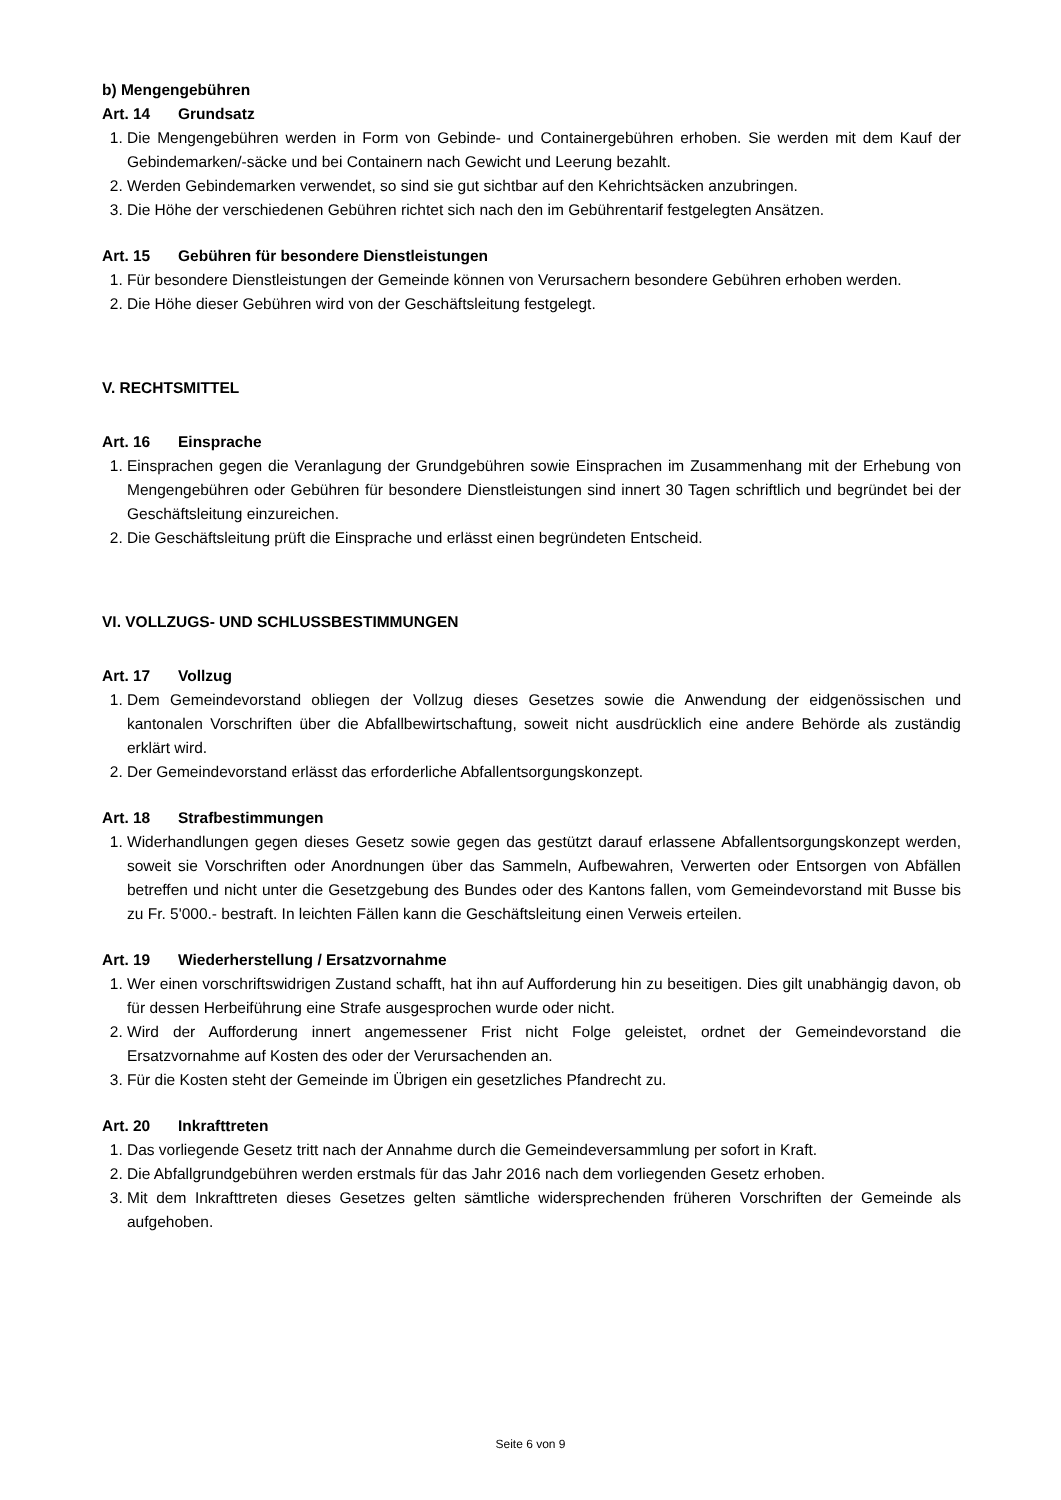b) Mengengebühren
Art. 14 Grundsatz
1. Die Mengengebühren werden in Form von Gebinde- und Containergebühren erhoben. Sie werden mit dem Kauf der Gebindemarken/-säcke und bei Containern nach Gewicht und Leerung bezahlt.
2. Werden Gebindemarken verwendet, so sind sie gut sichtbar auf den Kehrichtsäcken anzubringen.
3. Die Höhe der verschiedenen Gebühren richtet sich nach den im Gebührentarif festgelegten Ansätzen.
Art. 15 Gebühren für besondere Dienstleistungen
1. Für besondere Dienstleistungen der Gemeinde können von Verursachern besondere Gebühren erhoben werden.
2. Die Höhe dieser Gebühren wird von der Geschäftsleitung festgelegt.
V. RECHTSMITTEL
Art. 16 Einsprache
1. Einsprachen gegen die Veranlagung der Grundgebühren sowie Einsprachen im Zusammenhang mit der Erhebung von Mengengebühren oder Gebühren für besondere Dienstleistungen sind innert 30 Tagen schriftlich und begründet bei der Geschäftsleitung einzureichen.
2. Die Geschäftsleitung prüft die Einsprache und erlässt einen begründeten Entscheid.
VI. VOLLZUGS- UND SCHLUSSBESTIMMUNGEN
Art. 17 Vollzug
1. Dem Gemeindevorstand obliegen der Vollzug dieses Gesetzes sowie die Anwendung der eidgenössischen und kantonalen Vorschriften über die Abfallbewirtschaftung, soweit nicht ausdrücklich eine andere Behörde als zuständig erklärt wird.
2. Der Gemeindevorstand erlässt das erforderliche Abfallentsorgungskonzept.
Art. 18 Strafbestimmungen
1. Widerhandlungen gegen dieses Gesetz sowie gegen das gestützt darauf erlassene Abfallentsorgungskonzept werden, soweit sie Vorschriften oder Anordnungen über das Sammeln, Aufbewahren, Verwerten oder Entsorgen von Abfällen betreffen und nicht unter die Gesetzgebung des Bundes oder des Kantons fallen, vom Gemeindevorstand mit Busse bis zu Fr. 5'000.- bestraft. In leichten Fällen kann die Geschäftsleitung einen Verweis erteilen.
Art. 19 Wiederherstellung / Ersatzvornahme
1. Wer einen vorschriftswidrigen Zustand schafft, hat ihn auf Aufforderung hin zu beseitigen. Dies gilt unabhängig davon, ob für dessen Herbeiführung eine Strafe ausgesprochen wurde oder nicht.
2. Wird der Aufforderung innert angemessener Frist nicht Folge geleistet, ordnet der Gemeindevorstand die Ersatzvornahme auf Kosten des oder der Verursachenden an.
3. Für die Kosten steht der Gemeinde im Übrigen ein gesetzliches Pfandrecht zu.
Art. 20 Inkrafttreten
1. Das vorliegende Gesetz tritt nach der Annahme durch die Gemeindeversammlung per sofort in Kraft.
2. Die Abfallgrundgebühren werden erstmals für das Jahr 2016 nach dem vorliegenden Gesetz erhoben.
3. Mit dem Inkrafttreten dieses Gesetzes gelten sämtliche widersprechenden früheren Vorschriften der Gemeinde als aufgehoben.
Seite 6 von 9